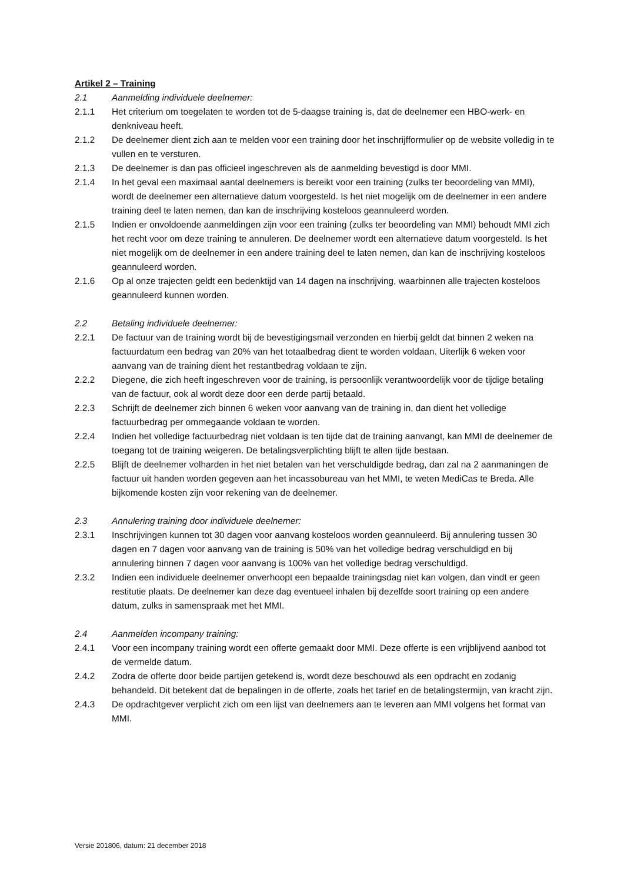Artikel 2 – Training
2.1 Aanmelding individuele deelnemer:
2.1.1 Het criterium om toegelaten te worden tot de 5-daagse training is, dat de deelnemer een HBO-werk- en denkniveau heeft.
2.1.2 De deelnemer dient zich aan te melden voor een training door het inschrijfformulier op de website volledig in te vullen en te versturen.
2.1.3 De deelnemer is dan pas officieel ingeschreven als de aanmelding bevestigd is door MMI.
2.1.4 In het geval een maximaal aantal deelnemers is bereikt voor een training (zulks ter beoordeling van MMI), wordt de deelnemer een alternatieve datum voorgesteld. Is het niet mogelijk om de deelnemer in een andere training deel te laten nemen, dan kan de inschrijving kosteloos geannuleerd worden.
2.1.5 Indien er onvoldoende aanmeldingen zijn voor een training (zulks ter beoordeling van MMI) behoudt MMI zich het recht voor om deze training te annuleren. De deelnemer wordt een alternatieve datum voorgesteld. Is het niet mogelijk om de deelnemer in een andere training deel te laten nemen, dan kan de inschrijving kosteloos geannuleerd worden.
2.1.6 Op al onze trajecten geldt een bedenktijd van 14 dagen na inschrijving, waarbinnen alle trajecten kosteloos geannuleerd kunnen worden.
2.2 Betaling individuele deelnemer:
2.2.1 De factuur van de training wordt bij de bevestigingsmail verzonden en hierbij geldt dat binnen 2 weken na factuurdatum een bedrag van 20% van het totaalbedrag dient te worden voldaan. Uiterlijk 6 weken voor aanvang van de training dient het restantbedrag voldaan te zijn.
2.2.2 Diegene, die zich heeft ingeschreven voor de training, is persoonlijk verantwoordelijk voor de tijdige betaling van de factuur, ook al wordt deze door een derde partij betaald.
2.2.3 Schrijft de deelnemer zich binnen 6 weken voor aanvang van de training in, dan dient het volledige factuurbedrag per ommegaande voldaan te worden.
2.2.4 Indien het volledige factuurbedrag niet voldaan is ten tijde dat de training aanvangt, kan MMI de deelnemer de toegang tot de training weigeren. De betalingsverplichting blijft te allen tijde bestaan.
2.2.5 Blijft de deelnemer volharden in het niet betalen van het verschuldigde bedrag, dan zal na 2 aanmaningen de factuur uit handen worden gegeven aan het incassobureau van het MMI, te weten MediCas te Breda. Alle bijkomende kosten zijn voor rekening van de deelnemer.
2.3 Annulering training door individuele deelnemer:
2.3.1 Inschrijvingen kunnen tot 30 dagen voor aanvang kosteloos worden geannuleerd. Bij annulering tussen 30 dagen en 7 dagen voor aanvang van de training is 50% van het volledige bedrag verschuldigd en bij annulering binnen 7 dagen voor aanvang is 100% van het volledige bedrag verschuldigd.
2.3.2 Indien een individuele deelnemer onverhoopt een bepaalde trainingsdag niet kan volgen, dan vindt er geen restitutie plaats. De deelnemer kan deze dag eventueel inhalen bij dezelfde soort training op een andere datum, zulks in samenspraak met het MMI.
2.4 Aanmelden incompany training:
2.4.1 Voor een incompany training wordt een offerte gemaakt door MMI. Deze offerte is een vrijblijvend aanbod tot de vermelde datum.
2.4.2 Zodra de offerte door beide partijen getekend is, wordt deze beschouwd als een opdracht en zodanig behandeld. Dit betekent dat de bepalingen in de offerte, zoals het tarief en de betalingstermijn, van kracht zijn.
2.4.3 De opdrachtgever verplicht zich om een lijst van deelnemers aan te leveren aan MMI volgens het format van MMI.
Versie 201806, datum: 21 december 2018